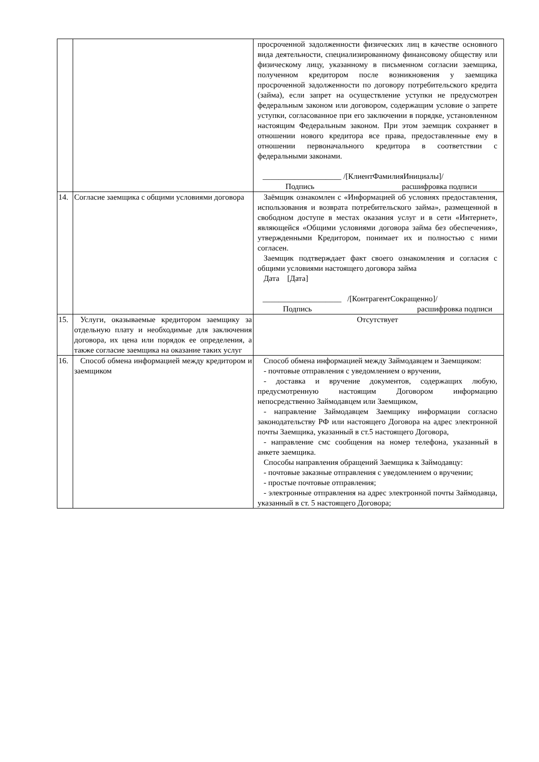| | | просроченной задолженности физических лиц в качестве основного вида деятельности, специализированному финансовому обществу или физическому лицу, указанному в письменном согласии заемщика, полученном кредитором после возникновения у заемщика просроченной задолженности по договору потребительского кредита (займа), если запрет на осуществление уступки не предусмотрен федеральным законом или договором, содержащим условие о запрете уступки, согласованное при его заключении в порядке, установленном настоящим Федеральным законом. При этом заемщик сохраняет в отношении нового кредитора все права, предоставленные ему в отношении первоначального кредитора в соответствии с федеральными законами. ____________________ /[КлиентФамилияИнициалы]/ Подпись расшифровка подписи |
| 14. | Согласие заемщика с общими условиями договора | Заёмщик ознакомлен с «Информацией об условиях предоставления, использования и возврата потребительского займа», размещенной в свободном доступе в местах оказания услуг и в сети «Интернет», являющейся «Общими условиями договора займа без обеспечения», утвержденными Кредитором, понимает их и полностью с ними согласен. Заемщик подтверждает факт своего ознакомления и согласия с общими условиями настоящего договора займа Дата [Дата] ____________________ /[КонтрагентСокращенно]/ Подпись расшифровка подписи |
| 15. | Услуги, оказываемые кредитором заемщику за отдельную плату и необходимые для заключения договора, их цена или порядок ее определения, а также согласие заемщика на оказание таких услуг | Отсутствует |
| 16. | Способ обмена информацией между кредитором и заемщиком | Способ обмена информацией между Займодавцем и Заемщиком: - почтовые отправления с уведомлением о вручении, - доставка и вручение документов, содержащих любую, предусмотренную настоящим Договором информацию непосредственно Займодавцем или Заемщиком, - направление Займодавцем Заемщику информации согласно законодательству РФ или настоящего Договора на адрес электронной почты Заемщика, указанный в ст.5 настоящего Договора, - направление смс сообщения на номер телефона, указанный в анкете заемщика. Способы направления обращений Заемщика к Займодавцу: - почтовые заказные отправления с уведомлением о вручении; - простые почтовые отправления; - электронные отправления на адрес электронной почты Займодавца, указанный в ст. 5 настоящего Договора; |